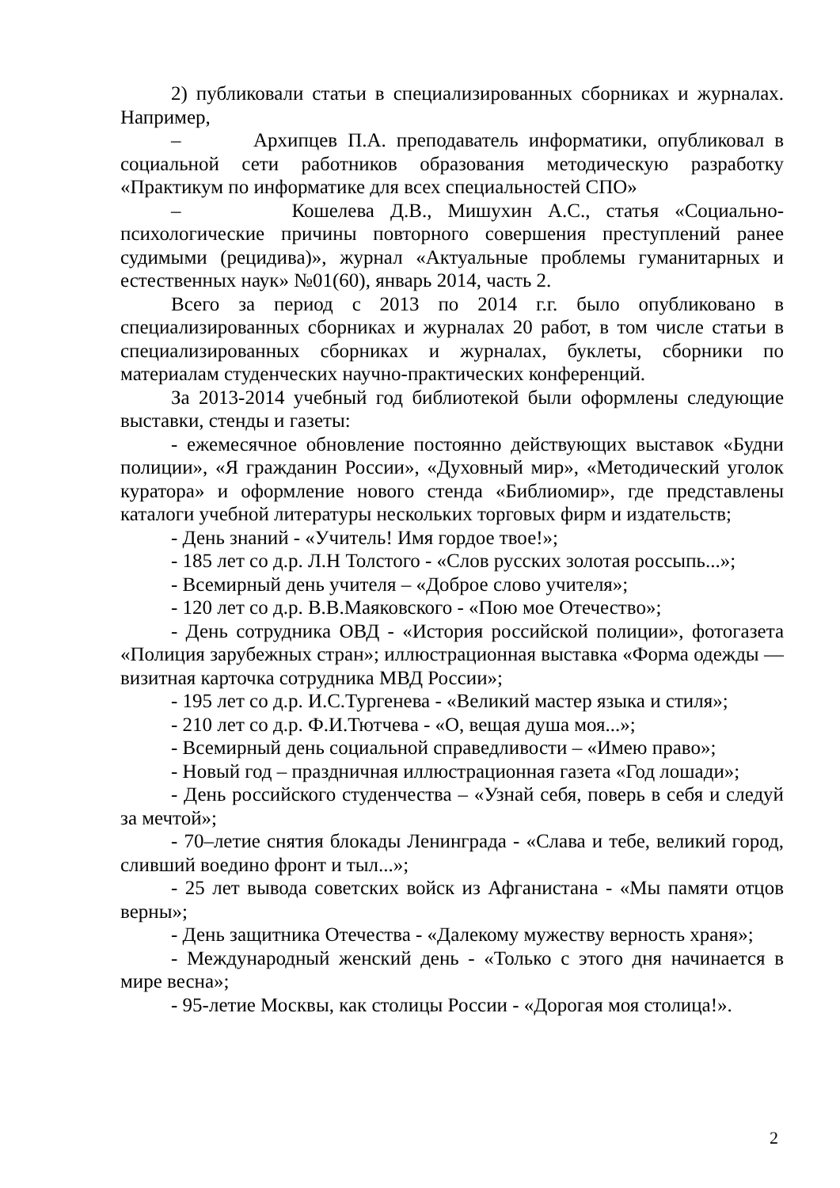2) публиковали статьи в специализированных сборниках и журналах. Например,
– Архипцев П.А. преподаватель информатики, опубликовал в социальной сети работников образования методическую разработку «Практикум по информатике для всех специальностей СПО»
– Кошелева Д.В., Мишухин А.С., статья «Социально-психологические причины повторного совершения преступлений ранее судимыми (рецидива)», журнал «Актуальные проблемы гуманитарных и естественных наук» №01(60), январь 2014, часть 2.
Всего за период с 2013 по 2014 г.г. было опубликовано в специализированных сборниках и журналах 20 работ, в том числе статьи в специализированных сборниках и журналах, буклеты, сборники по материалам студенческих научно-практических конференций.
За 2013-2014 учебный год библиотекой были оформлены следующие выставки, стенды и газеты:
- ежемесячное обновление постоянно действующих выставок «Будни полиции», «Я гражданин России», «Духовный мир», «Методический уголок куратора» и оформление нового стенда «Библиомир», где представлены каталоги учебной литературы нескольких торговых фирм и издательств;
- День знаний - «Учитель! Имя гордое твое!»;
- 185 лет со д.р. Л.Н Толстого - «Слов русских золотая россыпь...»;
- Всемирный день учителя – «Доброе слово учителя»;
- 120 лет со д.р. В.В.Маяковского - «Пою мое Отечество»;
- День сотрудника ОВД - «История российской полиции», фотогазета «Полиция зарубежных стран»; иллюстрационная выставка «Форма одежды — визитная карточка сотрудника МВД России»;
- 195 лет со д.р. И.С.Тургенева - «Великий мастер языка и стиля»;
- 210 лет со д.р. Ф.И.Тютчева - «О, вещая душа моя...»;
- Всемирный день социальной справедливости – «Имею право»;
- Новый год – праздничная иллюстрационная газета «Год лошади»;
- День российского студенчества – «Узнай себя, поверь в себя и следуй за мечтой»;
- 70–летие снятия блокады Ленинграда - «Слава и тебе, великий город, сливший воедино фронт и тыл...»;
- 25 лет вывода советских войск из Афганистана - «Мы памяти отцов верны»;
- День защитника Отечества - «Далекому мужеству верность храня»;
- Международный женский день - «Только с этого дня начинается в мире весна»;
- 95-летие Москвы, как столицы России - «Дорогая моя столица!».
2